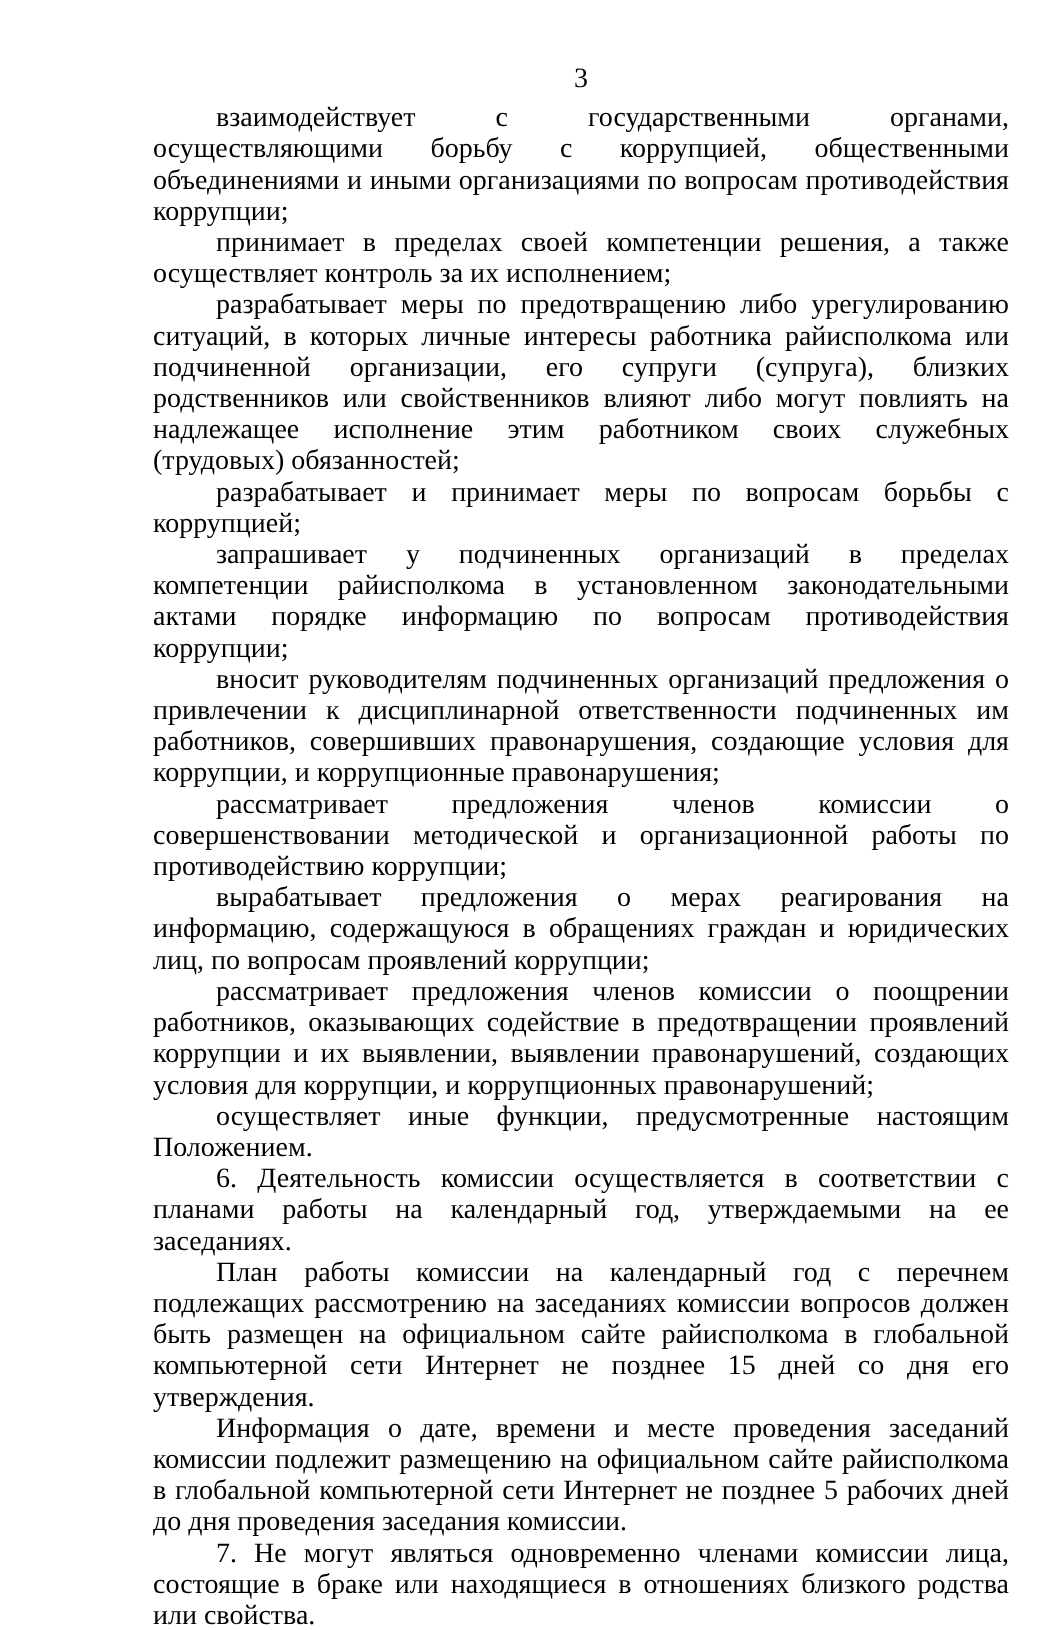3
взаимодействует с государственными органами, осуществляющими борьбу с коррупцией, общественными объединениями и иными организациями по вопросам противодействия коррупции;
принимает в пределах своей компетенции решения, а также осуществляет контроль за их исполнением;
разрабатывает меры по предотвращению либо урегулированию ситуаций, в которых личные интересы работника райисполкома или подчиненной организации, его супруги (супруга), близких родственников или свойственников влияют либо могут повлиять на надлежащее исполнение этим работником своих служебных (трудовых) обязанностей;
разрабатывает и принимает меры по вопросам борьбы с коррупцией;
запрашивает у подчиненных организаций в пределах компетенции райисполкома в установленном законодательными актами порядке информацию по вопросам противодействия коррупции;
вносит руководителям подчиненных организаций предложения о привлечении к дисциплинарной ответственности подчиненных им работников, совершивших правонарушения, создающие условия для коррупции, и коррупционные правонарушения;
рассматривает предложения членов комиссии о совершенствовании методической и организационной работы по противодействию коррупции;
вырабатывает предложения о мерах реагирования на информацию, содержащуюся в обращениях граждан и юридических лиц, по вопросам проявлений коррупции;
рассматривает предложения членов комиссии о поощрении работников, оказывающих содействие в предотвращении проявлений коррупции и их выявлении, выявлении правонарушений, создающих условия для коррупции, и коррупционных правонарушений;
осуществляет иные функции, предусмотренные настоящим Положением.
6. Деятельность комиссии осуществляется в соответствии с планами работы на календарный год, утверждаемыми на ее заседаниях.
План работы комиссии на календарный год с перечнем подлежащих рассмотрению на заседаниях комиссии вопросов должен быть размещен на официальном сайте райисполкома в глобальной компьютерной сети Интернет не позднее 15 дней со дня его утверждения.
Информация о дате, времени и месте проведения заседаний комиссии подлежит размещению на официальном сайте райисполкома в глобальной компьютерной сети Интернет не позднее 5 рабочих дней до дня проведения заседания комиссии.
7. Не могут являться одновременно членами комиссии лица, состоящие в браке или находящиеся в отношениях близкого родства или свойства.